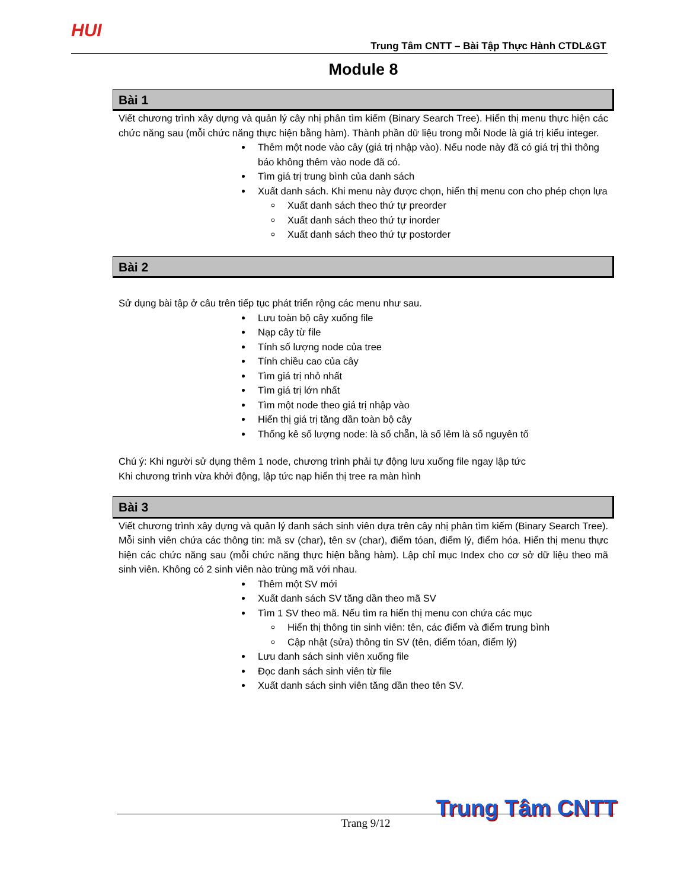HUI
Trung Tâm CNTT – Bài Tập Thực Hành CTDL&GT
Module 8
Bài 1
Viết chương trình xây dựng và quản lý cây nhị phân tìm kiếm (Binary Search Tree). Hiển thị menu thực hiện các chức năng sau (mỗi chức năng thực hiện bằng hàm). Thành phần dữ liệu trong mỗi Node là giá trị kiểu integer.
Thêm một node vào cây (giá trị nhập vào). Nếu node này đã có giá trị thì thông báo không thêm vào node đã có.
Tìm giá trị trung bình của danh sách
Xuất danh sách. Khi menu này được chọn, hiển thị menu con cho phép chọn lựa
Xuất danh sách theo thứ tự preorder
Xuất danh sách theo thứ tự inorder
Xuất danh sách theo thứ tự postorder
Bài 2
Sử dụng bài tập ở câu trên tiếp tục phát triển rộng các menu như sau.
Lưu toàn bộ cây xuống file
Nạp cây từ file
Tính số lượng node của tree
Tính chiều cao của cây
Tìm giá trị nhỏ nhất
Tìm giá trị lớn nhất
Tìm một node theo giá trị nhập vào
Hiển thị giá trị tăng dần toàn bộ cây
Thống kê số lượng node: là số chẵn, là số lẻm là số nguyên tố
Chú ý: Khi người sử dụng thêm 1 node, chương trình phải tự động lưu xuống file ngay lập tức
Khi chương trình vừa khởi động, lập tức nạp hiển thị tree ra màn hình
Bài 3
Viết chương trình xây dựng và quản lý danh sách sinh viên dựa trên cây nhị phân tìm kiếm (Binary Search Tree). Mỗi sinh viên chứa các thông tin: mã sv (char), tên sv (char), điểm tóan, điểm lý, điểm hóa. Hiển thị menu thực hiện các chức năng sau (mỗi chức năng thực hiện bằng hàm). Lập chỉ mục Index cho cơ sở dữ liệu theo mã sinh viên. Không có 2 sinh viên nào trùng mã với nhau.
Thêm một SV mới
Xuất danh sách SV tăng dần theo mã SV
Tìm 1 SV theo mã. Nếu tìm ra hiển thị menu con chứa các mục
Hiển thị thông tin sinh viên: tên, các điểm và điểm trung bình
Cập nhật (sửa) thông tin SV (tên, điểm tóan, điểm lý)
Lưu danh sách sinh viên xuống file
Đọc danh sách sinh viên từ file
Xuất danh sách sinh viên tăng dần theo tên SV.
Trung Tâm CNTT Trang 9/12